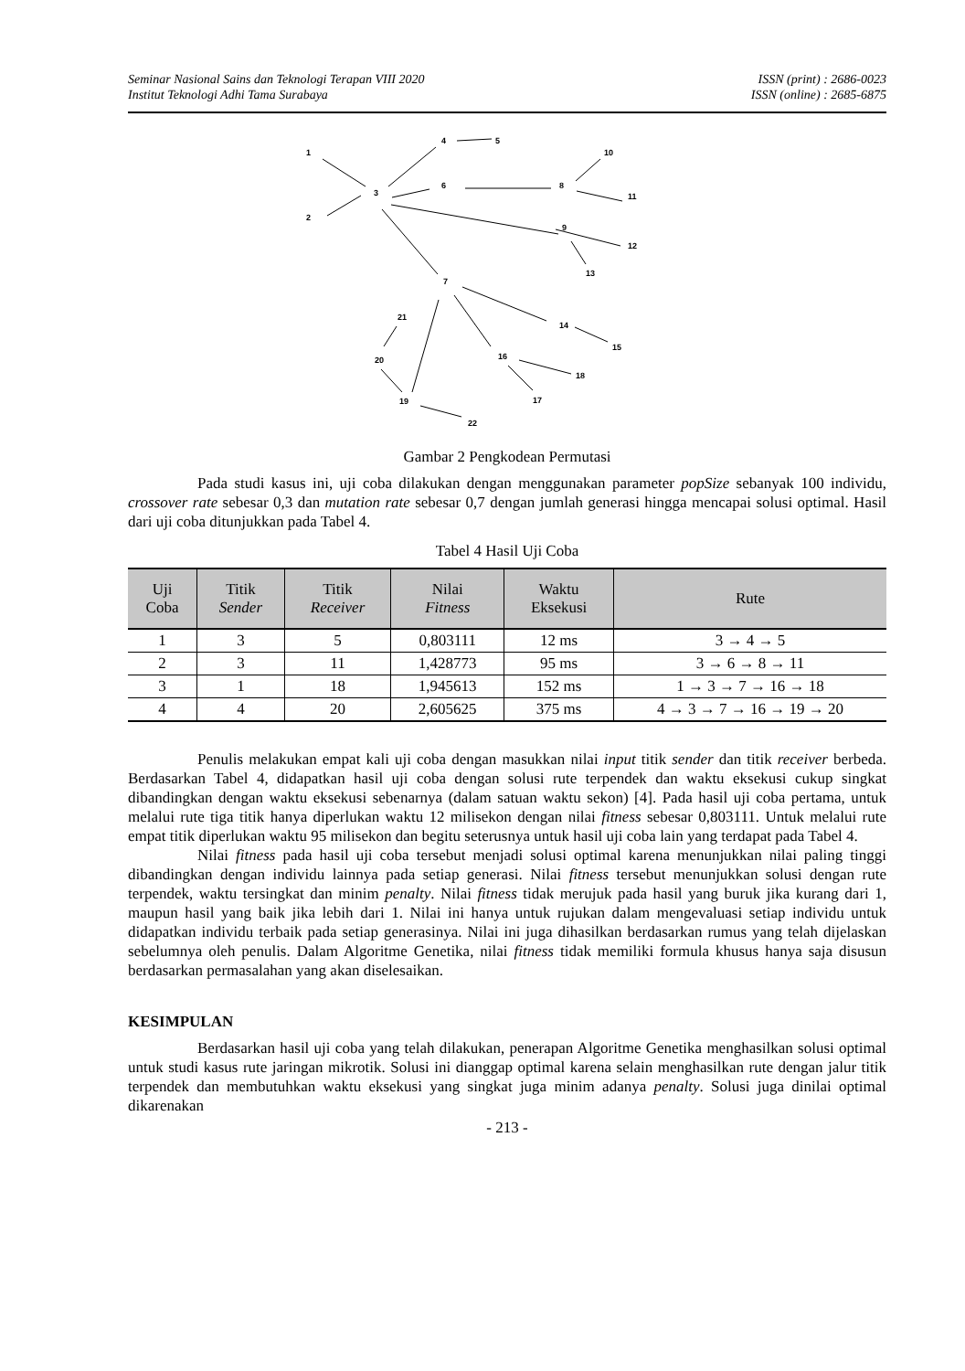Seminar Nasional Sains dan Teknologi Terapan VIII 2020
Institut Teknologi Adhi Tama Surabaya
ISSN (print) : 2686-0023
ISSN (online) : 2685-6875
1
2
3
4
5
6
7
8
9
10
11
12
13
14
15
16
17
18
19
20
21
22
Gambar 2 Pengkodean Permutasi
Pada studi kasus ini, uji coba dilakukan dengan menggunakan parameter popSize sebanyak 100 individu, crossover rate sebesar 0,3 dan mutation rate sebesar 0,7 dengan jumlah generasi hingga mencapai solusi optimal. Hasil dari uji coba ditunjukkan pada Tabel 4.
Tabel 4 Hasil Uji Coba
| Uji Coba | Titik Sender | Titik Receiver | Nilai Fitness | Waktu Eksekusi | Rute |
| --- | --- | --- | --- | --- | --- |
| 1 | 3 | 5 | 0,803111 | 12 ms | 3 → 4 → 5 |
| 2 | 3 | 11 | 1,428773 | 95 ms | 3 → 6 → 8 → 11 |
| 3 | 1 | 18 | 1,945613 | 152 ms | 1 → 3 → 7 → 16 → 18 |
| 4 | 4 | 20 | 2,605625 | 375 ms | 4 → 3 → 7 → 16 → 19 → 20 |
Penulis melakukan empat kali uji coba dengan masukkan nilai input titik sender dan titik receiver berbeda. Berdasarkan Tabel 4, didapatkan hasil uji coba dengan solusi rute terpendek dan waktu eksekusi cukup singkat dibandingkan dengan waktu eksekusi sebenarnya (dalam satuan waktu sekon) [4]. Pada hasil uji coba pertama, untuk melalui rute tiga titik hanya diperlukan waktu 12 milisekon dengan nilai fitness sebesar 0,803111. Untuk melalui rute empat titik diperlukan waktu 95 milisekon dan begitu seterusnya untuk hasil uji coba lain yang terdapat pada Tabel 4.
Nilai fitness pada hasil uji coba tersebut menjadi solusi optimal karena menunjukkan nilai paling tinggi dibandingkan dengan individu lainnya pada setiap generasi. Nilai fitness tersebut menunjukkan solusi dengan rute terpendek, waktu tersingkat dan minim penalty. Nilai fitness tidak merujuk pada hasil yang buruk jika kurang dari 1, maupun hasil yang baik jika lebih dari 1. Nilai ini hanya untuk rujukan dalam mengevaluasi setiap individu untuk didapatkan individu terbaik pada setiap generasinya. Nilai ini juga dihasilkan berdasarkan rumus yang telah dijelaskan sebelumnya oleh penulis. Dalam Algoritme Genetika, nilai fitness tidak memiliki formula khusus hanya saja disusun berdasarkan permasalahan yang akan diselesaikan.
KESIMPULAN
Berdasarkan hasil uji coba yang telah dilakukan, penerapan Algoritme Genetika menghasilkan solusi optimal untuk studi kasus rute jaringan mikrotik. Solusi ini dianggap optimal karena selain menghasilkan rute dengan jalur titik terpendek dan membutuhkan waktu eksekusi yang singkat juga minim adanya penalty. Solusi juga dinilai optimal dikarenakan
- 213 -